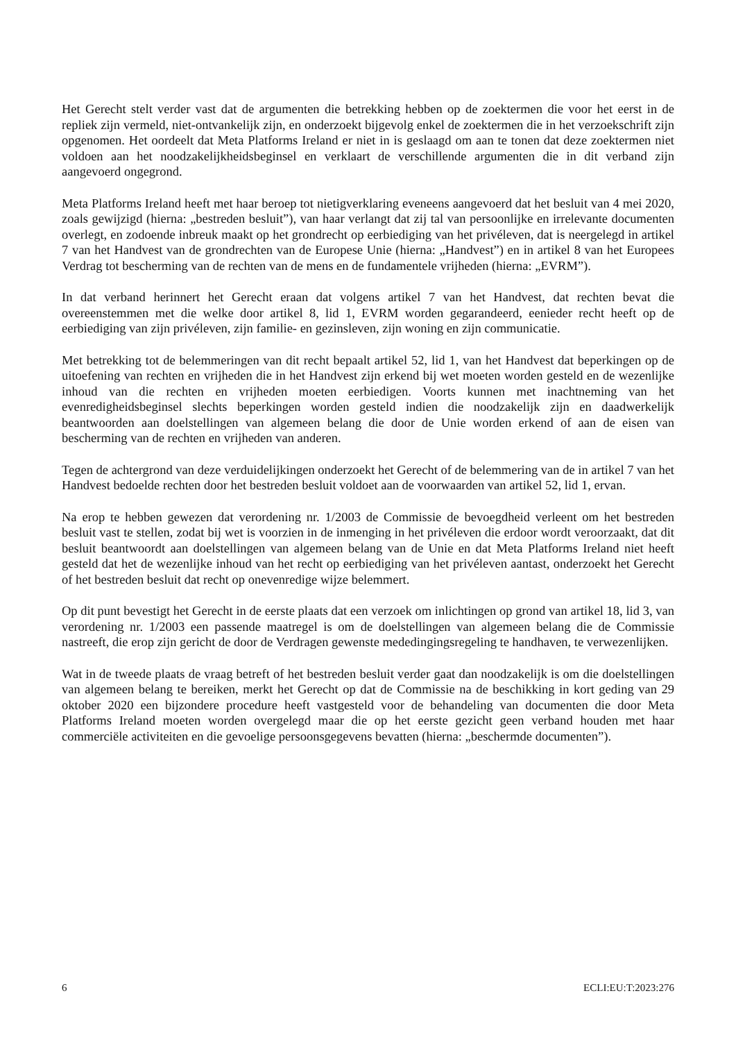Het Gerecht stelt verder vast dat de argumenten die betrekking hebben op de zoektermen die voor het eerst in de repliek zijn vermeld, niet-ontvankelijk zijn, en onderzoekt bijgevolg enkel de zoektermen die in het verzoekschrift zijn opgenomen. Het oordeelt dat Meta Platforms Ireland er niet in is geslaagd om aan te tonen dat deze zoektermen niet voldoen aan het noodzakelijkheidsbeginsel en verklaart de verschillende argumenten die in dit verband zijn aangevoerd ongegrond.
Meta Platforms Ireland heeft met haar beroep tot nietigverklaring eveneens aangevoerd dat het besluit van 4 mei 2020, zoals gewijzigd (hierna: „bestreden besluit”), van haar verlangt dat zij tal van persoonlijke en irrelevante documenten overlegt, en zodoende inbreuk maakt op het grondrecht op eerbiediging van het privéleven, dat is neergelegd in artikel 7 van het Handvest van de grondrechten van de Europese Unie (hierna: „Handvest”) en in artikel 8 van het Europees Verdrag tot bescherming van de rechten van de mens en de fundamentele vrijheden (hierna: „EVRM”).
In dat verband herinnert het Gerecht eraan dat volgens artikel 7 van het Handvest, dat rechten bevat die overeenstemmen met die welke door artikel 8, lid 1, EVRM worden gegarandeerd, eenieder recht heeft op de eerbiediging van zijn privéleven, zijn familie- en gezinsleven, zijn woning en zijn communicatie.
Met betrekking tot de belemmeringen van dit recht bepaalt artikel 52, lid 1, van het Handvest dat beperkingen op de uitoefening van rechten en vrijheden die in het Handvest zijn erkend bij wet moeten worden gesteld en de wezenlijke inhoud van die rechten en vrijheden moeten eerbiedigen. Voorts kunnen met inachtneming van het evenredigheidsbeginsel slechts beperkingen worden gesteld indien die noodzakelijk zijn en daadwerkelijk beantwoorden aan doelstellingen van algemeen belang die door de Unie worden erkend of aan de eisen van bescherming van de rechten en vrijheden van anderen.
Tegen de achtergrond van deze verduidelijkingen onderzoekt het Gerecht of de belemmering van de in artikel 7 van het Handvest bedoelde rechten door het bestreden besluit voldoet aan de voorwaarden van artikel 52, lid 1, ervan.
Na erop te hebben gewezen dat verordening nr. 1/2003 de Commissie de bevoegdheid verleent om het bestreden besluit vast te stellen, zodat bij wet is voorzien in de inmenging in het privéleven die erdoor wordt veroorzaakt, dat dit besluit beantwoordt aan doelstellingen van algemeen belang van de Unie en dat Meta Platforms Ireland niet heeft gesteld dat het de wezenlijke inhoud van het recht op eerbiediging van het privéleven aantast, onderzoekt het Gerecht of het bestreden besluit dat recht op onevenredige wijze belemmert.
Op dit punt bevestigt het Gerecht in de eerste plaats dat een verzoek om inlichtingen op grond van artikel 18, lid 3, van verordening nr. 1/2003 een passende maatregel is om de doelstellingen van algemeen belang die de Commissie nastreeft, die erop zijn gericht de door de Verdragen gewenste mededingingsregeling te handhaven, te verwezenlijken.
Wat in de tweede plaats de vraag betreft of het bestreden besluit verder gaat dan noodzakelijk is om die doelstellingen van algemeen belang te bereiken, merkt het Gerecht op dat de Commissie na de beschikking in kort geding van 29 oktober 2020 een bijzondere procedure heeft vastgesteld voor de behandeling van documenten die door Meta Platforms Ireland moeten worden overgelegd maar die op het eerste gezicht geen verband houden met haar commerciële activiteiten en die gevoelige persoonsgegevens bevatten (hierna: „beschermde documenten”).
6 ECLI:EU:T:2023:276